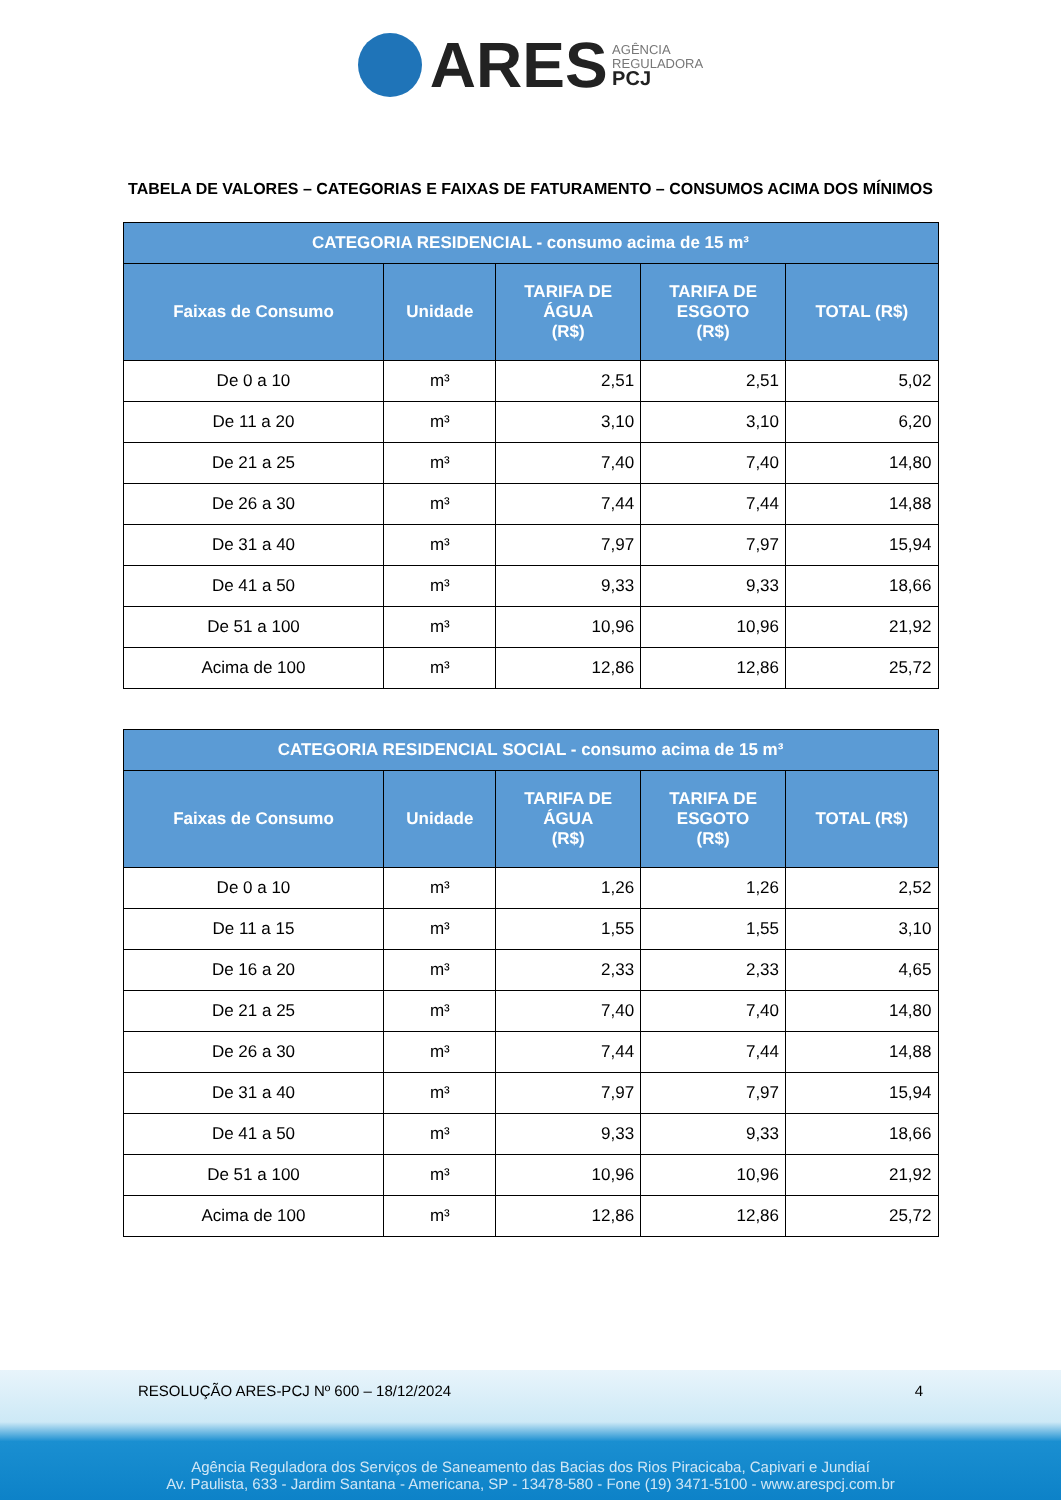ARES AGÊNCIA
REGULADORA
PCJ
TABELA DE VALORES – CATEGORIAS E FAIXAS DE FATURAMENTO – CONSUMOS ACIMA DOS MÍNIMOS
| CATEGORIA RESIDENCIAL - consumo acima de 15 m³ | | | | |
| --- | --- | --- | --- | --- |
| Faixas de Consumo | Unidade | TARIFA DE ÁGUA (R$) | TARIFA DE ESGOTO (R$) | TOTAL (R$) |
| De 0 a 10 | m³ | 2,51 | 2,51 | 5,02 |
| De 11 a 20 | m³ | 3,10 | 3,10 | 6,20 |
| De 21 a 25 | m³ | 7,40 | 7,40 | 14,80 |
| De 26 a 30 | m³ | 7,44 | 7,44 | 14,88 |
| De 31 a 40 | m³ | 7,97 | 7,97 | 15,94 |
| De 41 a 50 | m³ | 9,33 | 9,33 | 18,66 |
| De 51 a 100 | m³ | 10,96 | 10,96 | 21,92 |
| Acima de 100 | m³ | 12,86 | 12,86 | 25,72 |
| CATEGORIA RESIDENCIAL SOCIAL - consumo acima de 15 m³ | | | | |
| --- | --- | --- | --- | --- |
| Faixas de Consumo | Unidade | TARIFA DE ÁGUA (R$) | TARIFA DE ESGOTO (R$) | TOTAL (R$) |
| De 0 a 10 | m³ | 1,26 | 1,26 | 2,52 |
| De 11 a 15 | m³ | 1,55 | 1,55 | 3,10 |
| De 16 a 20 | m³ | 2,33 | 2,33 | 4,65 |
| De 21 a 25 | m³ | 7,40 | 7,40 | 14,80 |
| De 26 a 30 | m³ | 7,44 | 7,44 | 14,88 |
| De 31 a 40 | m³ | 7,97 | 7,97 | 15,94 |
| De 41 a 50 | m³ | 9,33 | 9,33 | 18,66 |
| De 51 a 100 | m³ | 10,96 | 10,96 | 21,92 |
| Acima de 100 | m³ | 12,86 | 12,86 | 25,72 |
RESOLUÇÃO ARES-PCJ Nº 600 – 18/12/2024
4
Agência Reguladora dos Serviços de Saneamento das Bacias dos Rios Piracicaba, Capivari e Jundiaí
Av. Paulista, 633 - Jardim Santana - Americana, SP - 13478-580 - Fone (19) 3471-5100 - www.arespcj.com.br